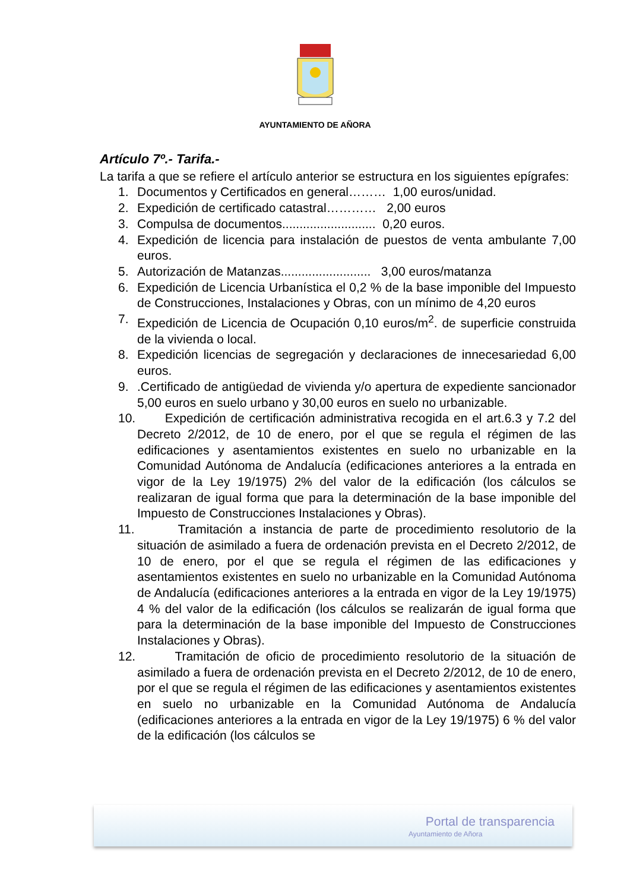AYUNTAMIENTO DE AÑORA
Artículo 7º.- Tarifa.-
La tarifa a que se refiere el artículo anterior se estructura en los siguientes epígrafes:
1. Documentos y Certificados en general……… 1,00 euros/unidad.
2. Expedición de certificado catastral………… 2,00 euros
3. Compulsa de documentos........................... 0,20 euros.
4. Expedición de licencia para instalación de puestos de venta ambulante 7,00 euros.
5. Autorización de Matanzas.......................... 3,00 euros/matanza
6. Expedición de Licencia Urbanística el 0,2 % de la base imponible del Impuesto de Construcciones, Instalaciones y Obras, con un mínimo de 4,20 euros
7. Expedición de Licencia de Ocupación 0,10 euros/m<sup>2</sup>. de superficie construida de la vivienda o local.
8. Expedición licencias de segregación y declaraciones de innecesariedad 6,00 euros.
9..Certificado de antigüedad de vivienda y/o apertura de expediente sancionador 5,00 euros en suelo urbano y 30,00 euros en suelo no urbanizable.
10. Expedición de certificación administrativa recogida en el art.6.3 y 7.2 del Decreto 2/2012, de 10 de enero, por el que se regula el régimen de las edificaciones y asentamientos existentes en suelo no urbanizable en la Comunidad Autónoma de Andalucía (edificaciones anteriores a la entrada en vigor de la Ley 19/1975) 2% del valor de la edificación (los cálculos se realizaran de igual forma que para la determinación de la base imponible del Impuesto de Construcciones Instalaciones y Obras).
11. Tramitación a instancia de parte de procedimiento resolutorio de la situación de asimilado a fuera de ordenación prevista en el Decreto 2/2012, de 10 de enero, por el que se regula el régimen de las edificaciones y asentamientos existentes en suelo no urbanizable en la Comunidad Autónoma de Andalucía (edificaciones anteriores a la entrada en vigor de la Ley 19/1975) 4 % del valor de la edificación (los cálculos se realizarán de igual forma que para la determinación de la base imponible del Impuesto de Construcciones Instalaciones y Obras).
12. Tramitación de oficio de procedimiento resolutorio de la situación de asimilado a fuera de ordenación prevista en el Decreto 2/2012, de 10 de enero, por el que se regula el régimen de las edificaciones y asentamientos existentes en suelo no urbanizable en la Comunidad Autónoma de Andalucía (edificaciones anteriores a la entrada en vigor de la Ley 19/1975) 6 % del valor de la edificación (los cálculos se
Portal de transparencia
Ayuntamiento de Añora